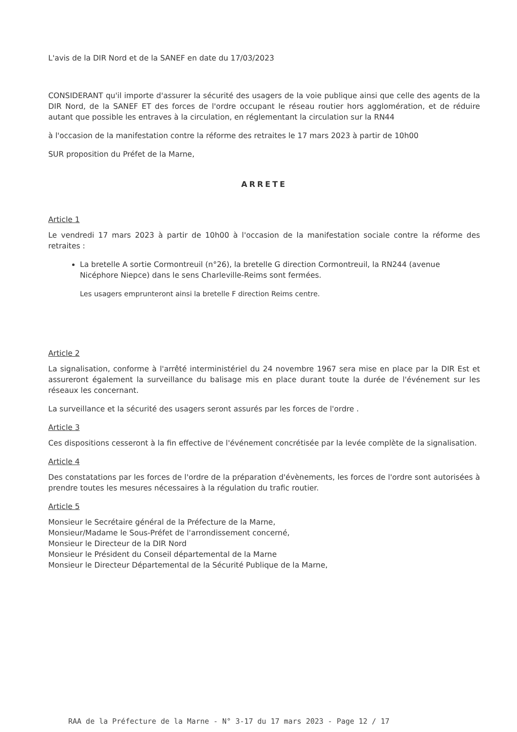L'avis de la DIR Nord et de la SANEF en date du 17/03/2023
CONSIDERANT qu'il importe d'assurer la sécurité des usagers de la voie publique ainsi que celle des agents de la DIR Nord, de la SANEF ET des forces de l'ordre occupant le réseau routier hors agglomération, et de réduire autant que possible les entraves à la circulation, en réglementant la circulation sur la RN44
à l'occasion de la manifestation contre la réforme des retraites le 17 mars 2023 à partir de 10h00
SUR proposition du Préfet de la Marne,
ARRETE
Article 1
Le vendredi 17 mars 2023 à partir de 10h00 à l'occasion de la manifestation sociale contre la réforme des retraites :
La bretelle A sortie Cormontreuil (n°26), la bretelle G direction Cormontreuil, la RN244 (avenue Nicéphore Niepce) dans le sens Charleville-Reims sont fermées.
Les usagers emprunteront ainsi la bretelle F direction Reims centre.
Article 2
La signalisation, conforme à l'arrêté interministériel du 24 novembre 1967 sera mise en place par la DIR Est et assureront également la surveillance du balisage mis en place durant toute la durée de l'événement sur les réseaux les concernant.
La surveillance et la sécurité des usagers seront assurés par les forces de l'ordre .
Article 3
Ces dispositions cesseront à la fin effective de l'événement concrétisée par la levée complète de la signalisation.
Article 4
Des constatations par les forces de l'ordre de la préparation d'évènements, les forces de l'ordre sont autorisées à prendre toutes les mesures nécessaires à la régulation du trafic routier.
Article 5
Monsieur le Secrétaire général de la Préfecture de la Marne,
Monsieur/Madame le Sous-Préfet de l'arrondissement concerné,
Monsieur le Directeur de la DIR Nord
Monsieur le Président du Conseil départemental de la Marne
Monsieur le Directeur Départemental de la Sécurité Publique de la Marne,
RAA de la Préfecture de la Marne - N° 3-17 du 17 mars 2023 - Page 12 / 17